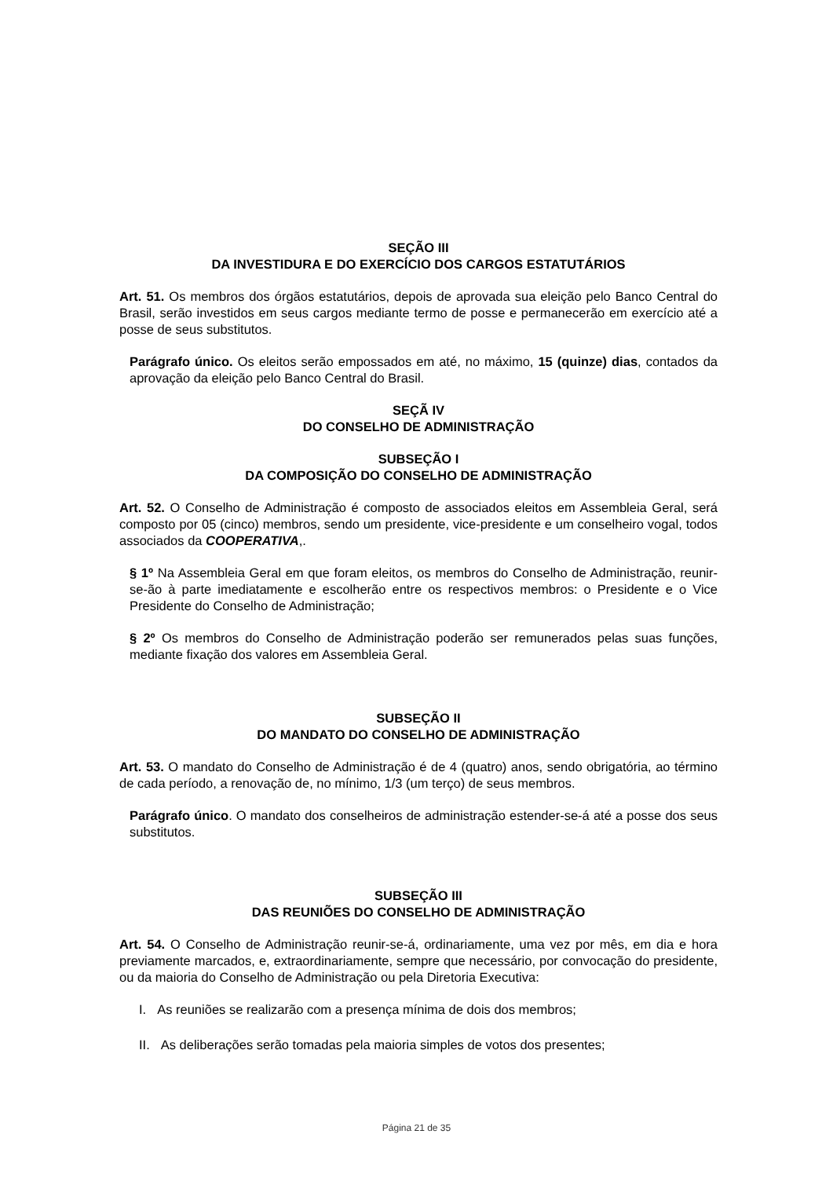SEÇÃO III
DA INVESTIDURA E DO EXERCÍCIO DOS CARGOS ESTATUTÁRIOS
Art. 51. Os membros dos órgãos estatutários, depois de aprovada sua eleição pelo Banco Central do Brasil, serão investidos em seus cargos mediante termo de posse e permanecerão em exercício até a posse de seus substitutos.
Parágrafo único. Os eleitos serão empossados em até, no máximo, 15 (quinze) dias, contados da aprovação da eleição pelo Banco Central do Brasil.
SEÇÃ IV
DO CONSELHO DE ADMINISTRAÇÃO
SUBSEÇÃO I
DA COMPOSIÇÃO DO CONSELHO DE ADMINISTRAÇÃO
Art. 52. O Conselho de Administração é composto de associados eleitos em Assembleia Geral, será composto por 05 (cinco) membros, sendo um presidente, vice-presidente e um conselheiro vogal, todos associados da COOPERATIVA,.
§ 1º Na Assembleia Geral em que foram eleitos, os membros do Conselho de Administração, reunir-se-ão à parte imediatamente e escolherão entre os respectivos membros: o Presidente e o Vice Presidente do Conselho de Administração;
§ 2º Os membros do Conselho de Administração poderão ser remunerados pelas suas funções, mediante fixação dos valores em Assembleia Geral.
SUBSEÇÃO II
DO MANDATO DO CONSELHO DE ADMINISTRAÇÃO
Art. 53. O mandato do Conselho de Administração é de 4 (quatro) anos, sendo obrigatória, ao término de cada período, a renovação de, no mínimo, 1/3 (um terço) de seus membros.
Parágrafo único. O mandato dos conselheiros de administração estender-se-á até a posse dos seus substitutos.
SUBSEÇÃO III
DAS REUNIÕES DO CONSELHO DE ADMINISTRAÇÃO
Art. 54. O Conselho de Administração reunir-se-á, ordinariamente, uma vez por mês, em dia e hora previamente marcados, e, extraordinariamente, sempre que necessário, por convocação do presidente, ou da maioria do Conselho de Administração ou pela Diretoria Executiva:
I. As reuniões se realizarão com a presença mínima de dois dos membros;
II. As deliberações serão tomadas pela maioria simples de votos dos presentes;
Página 21 de 35